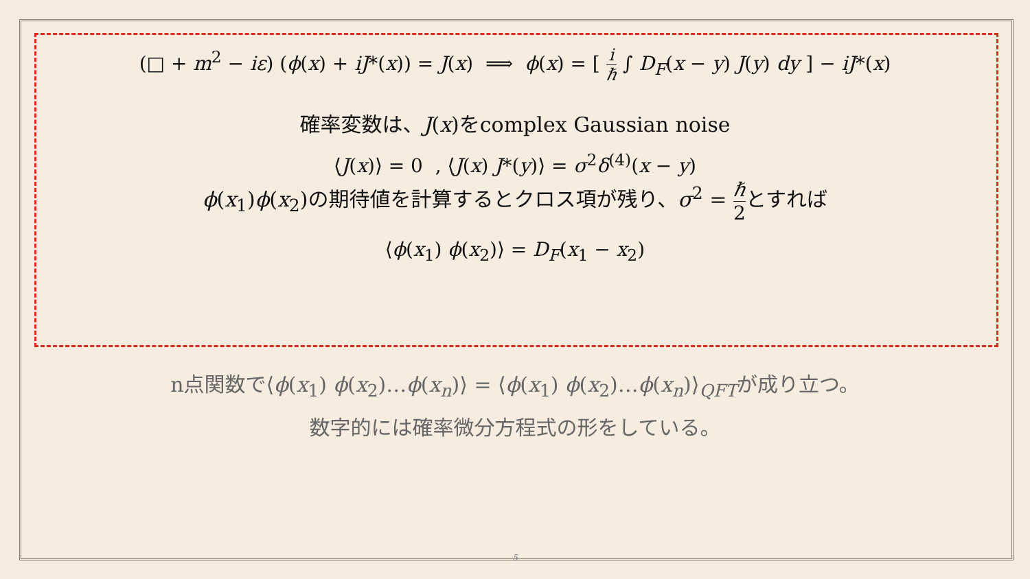(□ + m<sup>2</sup> − iε) (ϕ(x) + iJ*(x)) = J(x) ⟹ ϕ(x) = [ i ℏ ∫ D<sub>F</sub>(x − y) J(y) dy ] − iJ*(x)
確率変数は、J(x)をcomplex Gaussian noise
⟨J(x)⟩ = 0 , ⟨J(x) J*(y)⟩ = σ<sup>2</sup>δ<sup>(4)</sup>(x − y)
ϕ(x<sub>1</sub>)ϕ(x<sub>2</sub>)の期待値を計算するとクロス項が残り、σ<sup>2</sup> = ℏ 2とすれば
⟨ϕ(x<sub>1</sub>) ϕ(x<sub>2</sub>)⟩ = D<sub>F</sub>(x<sub>1</sub> − x<sub>2</sub>)
n点関数で⟨ϕ(x<sub>1</sub>) ϕ(x<sub>2</sub>)…ϕ(x<sub>n</sub>)⟩ = ⟨ϕ(x<sub>1</sub>) ϕ(x<sub>2</sub>)…ϕ(x<sub>n</sub>)⟩<sub>QFT</sub>が成り立つ。
数字的には確率微分方程式の形をしている。
5